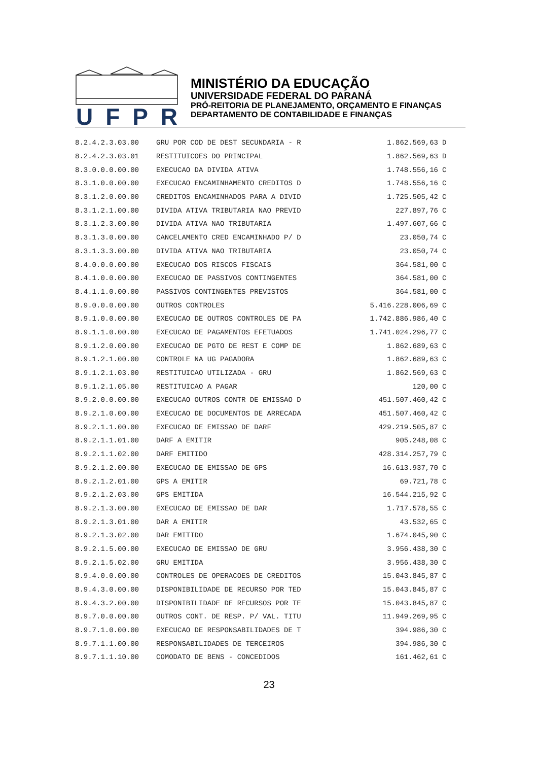UFPR
MINISTÉRIO DA EDUCAÇÃO
UNIVERSIDADE FEDERAL DO PARANÁ
PRÓ-REITORIA DE PLANEJAMENTO, ORÇAMENTO E FINANÇAS
DEPARTAMENTO DE CONTABILIDADE E FINANÇAS
| 8.2.4.2.3.03.00 | GRU POR COD DE DEST SECUNDARIA - R | 1.862.569,63 | D |
| 8.2.4.2.3.03.01 | RESTITUICOES DO PRINCIPAL | 1.862.569,63 | D |
| 8.3.0.0.0.00.00 | EXECUCAO DA DIVIDA ATIVA | 1.748.556,16 | C |
| 8.3.1.0.0.00.00 | EXECUCAO ENCAMINHAMENTO CREDITOS D | 1.748.556,16 | C |
| 8.3.1.2.0.00.00 | CREDITOS ENCAMINHADOS PARA A DIVID | 1.725.505,42 | C |
| 8.3.1.2.1.00.00 | DIVIDA ATIVA TRIBUTARIA NAO PREVID | 227.897,76 | C |
| 8.3.1.2.3.00.00 | DIVIDA ATIVA NAO TRIBUTARIA | 1.497.607,66 | C |
| 8.3.1.3.0.00.00 | CANCELAMENTO CRED ENCAMINHADO P/ D | 23.050,74 | C |
| 8.3.1.3.3.00.00 | DIVIDA ATIVA NAO TRIBUTARIA | 23.050,74 | C |
| 8.4.0.0.0.00.00 | EXECUCAO DOS RISCOS FISCAIS | 364.581,00 | C |
| 8.4.1.0.0.00.00 | EXECUCAO DE PASSIVOS CONTINGENTES | 364.581,00 | C |
| 8.4.1.1.0.00.00 | PASSIVOS CONTINGENTES PREVISTOS | 364.581,00 | C |
| 8.9.0.0.0.00.00 | OUTROS CONTROLES | 5.416.228.006,69 | C |
| 8.9.1.0.0.00.00 | EXECUCAO DE OUTROS CONTROLES DE PA | 1.742.886.986,40 | C |
| 8.9.1.1.0.00.00 | EXECUCAO DE PAGAMENTOS EFETUADOS | 1.741.024.296,77 | C |
| 8.9.1.2.0.00.00 | EXECUCAO DE PGTO DE REST E COMP DE | 1.862.689,63 | C |
| 8.9.1.2.1.00.00 | CONTROLE NA UG PAGADORA | 1.862.689,63 | C |
| 8.9.1.2.1.03.00 | RESTITUICAO UTILIZADA - GRU | 1.862.569,63 | C |
| 8.9.1.2.1.05.00 | RESTITUICAO A PAGAR | 120,00 | C |
| 8.9.2.0.0.00.00 | EXECUCAO OUTROS CONTR DE EMISSAO D | 451.507.460,42 | C |
| 8.9.2.1.0.00.00 | EXECUCAO DE DOCUMENTOS DE ARRECADA | 451.507.460,42 | C |
| 8.9.2.1.1.00.00 | EXECUCAO DE EMISSAO DE DARF | 429.219.505,87 | C |
| 8.9.2.1.1.01.00 | DARF A EMITIR | 905.248,08 | C |
| 8.9.2.1.1.02.00 | DARF EMITIDO | 428.314.257,79 | C |
| 8.9.2.1.2.00.00 | EXECUCAO DE EMISSAO DE GPS | 16.613.937,70 | C |
| 8.9.2.1.2.01.00 | GPS A EMITIR | 69.721,78 | C |
| 8.9.2.1.2.03.00 | GPS EMITIDA | 16.544.215,92 | C |
| 8.9.2.1.3.00.00 | EXECUCAO DE EMISSAO DE DAR | 1.717.578,55 | C |
| 8.9.2.1.3.01.00 | DAR A EMITIR | 43.532,65 | C |
| 8.9.2.1.3.02.00 | DAR EMITIDO | 1.674.045,90 | C |
| 8.9.2.1.5.00.00 | EXECUCAO DE EMISSAO DE GRU | 3.956.438,30 | C |
| 8.9.2.1.5.02.00 | GRU EMITIDA | 3.956.438,30 | C |
| 8.9.4.0.0.00.00 | CONTROLES DE OPERACOES DE CREDITOS | 15.043.845,87 | C |
| 8.9.4.3.0.00.00 | DISPONIBILIDADE DE RECURSO POR TED | 15.043.845,87 | C |
| 8.9.4.3.2.00.00 | DISPONIBILIDADE DE RECURSOS POR TE | 15.043.845,87 | C |
| 8.9.7.0.0.00.00 | OUTROS CONT. DE RESP. P/ VAL. TITU | 11.949.269,95 | C |
| 8.9.7.1.0.00.00 | EXECUCAO DE RESPONSABILIDADES DE T | 394.986,30 | C |
| 8.9.7.1.1.00.00 | RESPONSABILIDADES DE TERCEIROS | 394.986,30 | C |
| 8.9.7.1.1.10.00 | COMODATO DE BENS - CONCEDIDOS | 161.462,61 | C |
23